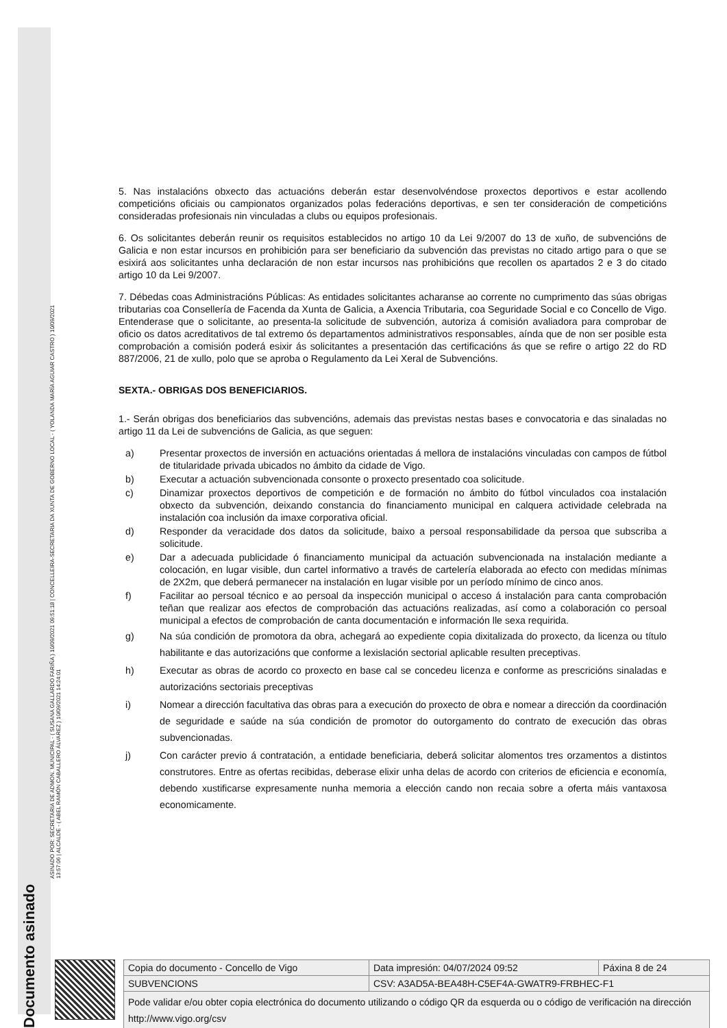Documento asinado ASINADO POR: SECRETARIA DE ADMON. MUNICIPAL - ( SUSANA GALLARDO FARIÑA ) 10/09/2021 09:51:18 | CONCELLEIRA-SECRETARIA DA XUNTA DE GOBERNO LOCAL - ( YOLANDA MARÍA AGUIAR CASTRO ) 10/09/2021
13:57:06 | ALCALDE - ( ABEL RAMÓN CABALLERO ÁLVAREZ ) 10/09/2021 14:24:01
5. Nas instalacións obxecto das actuacións deberán estar desenvolvéndose proxectos deportivos e estar acollendo competicións oficiais ou campionatos organizados polas federacións deportivas, e sen ter consideración de competicións consideradas profesionais nin vinculadas a clubs ou equipos profesionais.
6. Os solicitantes deberán reunir os requisitos establecidos no artigo 10 da Lei 9/2007 do 13 de xuño, de subvencións de Galicia e non estar incursos en prohibición para ser beneficiario da subvención das previstas no citado artigo para o que se esixirá aos solicitantes unha declaración de non estar incursos nas prohibicións que recollen os apartados 2 e 3 do citado artigo 10 da Lei 9/2007.
7. Débedas coas Administracións Públicas: As entidades solicitantes acharanse ao corrente no cumprimento das súas obrigas tributarias coa Consellería de Facenda da Xunta de Galicia, a Axencia Tributaria, coa Seguridade Social e co Concello de Vigo. Entenderase que o solicitante, ao presenta-la solicitude de subvención, autoriza á comisión avaliadora para comprobar de oficio os datos acreditativos de tal extremo ós departamentos administrativos responsables, aínda que de non ser posible esta comprobación a comisión poderá esixir ás solicitantes a presentación das certificacións ás que se refire o artigo 22 do RD 887/2006, 21 de xullo, polo que se aproba o Regulamento da Lei Xeral de Subvencións.
SEXTA.- OBRIGAS DOS BENEFICIARIOS.
1.- Serán obrigas dos beneficiarios das subvencións, ademais das previstas nestas bases e convocatoria e das sinaladas no artigo 11 da Lei de subvencións de Galicia, as que seguen:
a) Presentar proxectos de inversión en actuacións orientadas á mellora de instalacións vinculadas con campos de fútbol de titularidade privada ubicados no ámbito da cidade de Vigo.
b) Executar a actuación subvencionada consonte o proxecto presentado coa solicitude.
c) Dinamizar proxectos deportivos de competición e de formación no ámbito do fútbol vinculados coa instalación obxecto da subvención, deixando constancia do financiamento municipal en calquera actividade celebrada na instalación coa inclusión da imaxe corporativa oficial.
d) Responder da veracidade dos datos da solicitude, baixo a persoal responsabilidade da persoa que subscriba a solicitude.
e) Dar a adecuada publicidade ó financiamento municipal da actuación subvencionada na instalación mediante a colocación, en lugar visible, dun cartel informativo a través de cartelería elaborada ao efecto con medidas mínimas de 2X2m, que deberá permanecer na instalación en lugar visible por un período mínimo de cinco anos.
f) Facilitar ao persoal técnico e ao persoal da inspección municipal o acceso á instalación para canta comprobación teñan que realizar aos efectos de comprobación das actuacións realizadas, así como a colaboración co persoal municipal a efectos de comprobación de canta documentación e información lle sexa requirida.
g) Na súa condición de promotora da obra, achegará ao expediente copia dixitalizada do proxecto, da licenza ou título habilitante e das autorizacións que conforme a lexislación sectorial aplicable resulten preceptivas.
h) Executar as obras de acordo co proxecto en base cal se concedeu licenza e conforme as prescricións sinaladas e autorizacións sectoriais preceptivas
i) Nomear a dirección facultativa das obras para a execución do proxecto de obra e nomear a dirección da coordinación de seguridade e saúde na súa condición de promotor do outorgamento do contrato de execución das obras subvencionadas.
j) Con carácter previo á contratación, a entidade beneficiaria, deberá solicitar alomentos tres orzamentos a distintos construtores. Entre as ofertas recibidas, deberase elixir unha delas de acordo con criterios de eficiencia e economía, debendo xustificarse expresamente nunha memoria a elección cando non recaia sobre a oferta máis vantaxosa economicamente.
| Copia do documento - Concello de Vigo | Data impresión: 04/07/2024 09:52 | Páxina 8 de 24 |
| SUBVENCIONS | CSV: A3AD5A-BEA48H-C5EF4A-GWATR9-FRBHEC-F1 | |
| Pode validar e/ou obter copia electrónica do documento utilizando o código QR da esquerda ou o código de verificación na dirección http://www.vigo.org/csv | | |